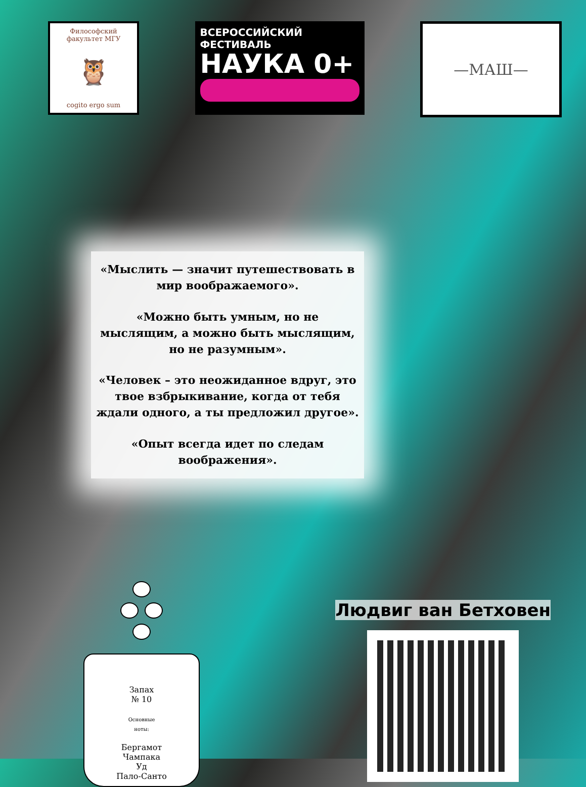Философский факультет МГУ
🦉
cogito ergo sum
ВСЕРОССИЙСКИЙ
ФЕСТИВАЛЬ
НАУКА 0+
—МАШ—
«Мыслить — значит путешествовать в мир воображаемого».
«Можно быть умным, но не мыслящим, а можно быть мыслящим, но не разумным».
«Человек – это неожиданное вдруг, это твое взбрыкивание, когда от тебя ждали одного, а ты предложил другое».
«Опыт всегда идет по следам воображения».
Запах
№ 10
Основные
ноты:
Бергамот
Чампака
Уд
Пало-Санто
Людвиг ван Бетховен